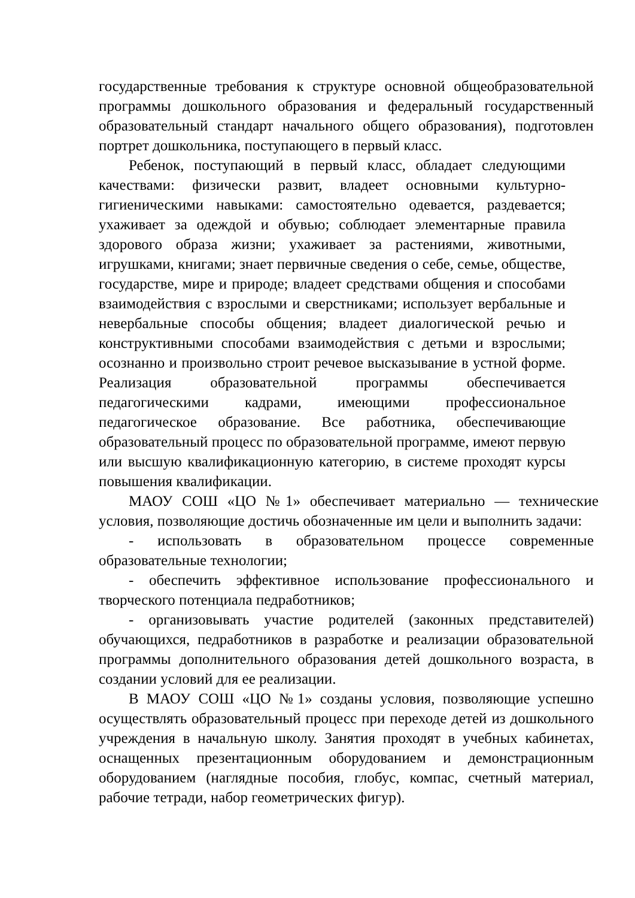государственные требования к структуре основной общеобразовательной программы дошкольного образования и федеральный государственный образовательный стандарт начального общего образования), подготовлен портрет дошкольника, поступающего в первый класс.
Ребенок, поступающий в первый класс, обладает следующими качествами: физически развит, владеет основными культурно-гигиеническими навыками: самостоятельно одевается, раздевается; ухаживает за одеждой и обувью; соблюдает элементарные правила здорового образа жизни; ухаживает за растениями, животными, игрушками, книгами; знает первичные сведения о себе, семье, обществе, государстве, мире и природе; владеет средствами общения и способами взаимодействия с взрослыми и сверстниками; использует вербальные и невербальные способы общения; владеет диалогической речью и конструктивными способами взаимодействия с детьми и взрослыми; осознанно и произвольно строит речевое высказывание в устной форме. Реализация образовательной программы обеспечивается педагогическими кадрами, имеющими профессиональное педагогическое образование. Все работника, обеспечивающие образовательный процесс по образовательной программе, имеют первую или высшую квалификационную категорию, в системе проходят курсы повышения квалификации.
МАОУ СОШ «ЦО №1» обеспечивает материально — технические условия, позволяющие достичь обозначенные им цели и выполнить задачи:
- использовать в образовательном процессе современные образовательные технологии;
- обеспечить эффективное использование профессионального и творческого потенциала педработников;
- организовывать участие родителей (законных представителей) обучающихся, педработников в разработке и реализации образовательной программы дополнительного образования детей дошкольного возраста, в создании условий для ее реализации.
В МАОУ СОШ «ЦО №1» созданы условия, позволяющие успешно осуществлять образовательный процесс при переходе детей из дошкольного учреждения в начальную школу. Занятия проходят в учебных кабинетах, оснащенных презентационным оборудованием и демонстрационным оборудованием (наглядные пособия, глобус, компас, счетный материал, рабочие тетради, набор геометрических фигур).